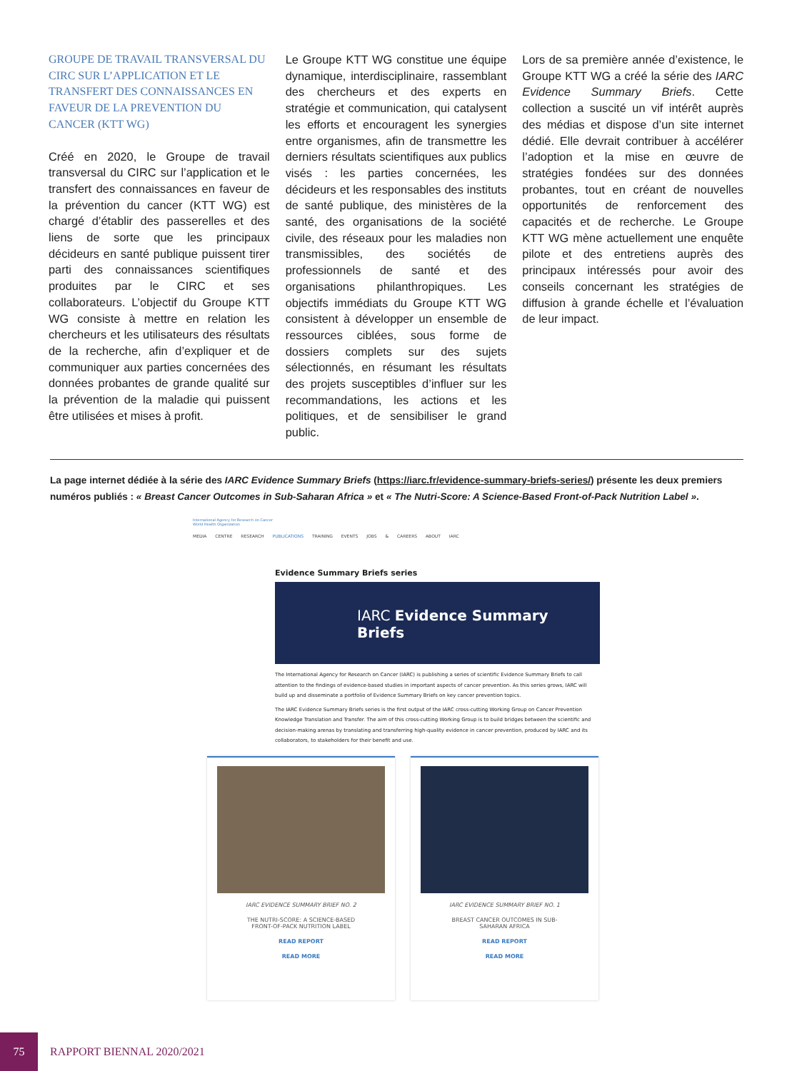GROUPE DE TRAVAIL TRANSVERSAL DU CIRC SUR L’APPLICATION ET LE TRANSFERT DES CONNAISSANCES EN FAVEUR DE LA PREVENTION DU CANCER (KTT WG)
Créé en 2020, le Groupe de travail transversal du CIRC sur l’application et le transfert des connaissances en faveur de la prévention du cancer (KTT WG) est chargé d’établir des passerelles et des liens de sorte que les principaux décideurs en santé publique puissent tirer parti des connaissances scientifiques produites par le CIRC et ses collaborateurs. L’objectif du Groupe KTT WG consiste à mettre en relation les chercheurs et les utilisateurs des résultats de la recherche, afin d’expliquer et de communiquer aux parties concernées des données probantes de grande qualité sur la prévention de la maladie qui puissent être utilisées et mises à profit.
Le Groupe KTT WG constitue une équipe dynamique, interdisciplinaire, rassemblant des chercheurs et des experts en stratégie et communication, qui catalysent les efforts et encouragent les synergies entre organismes, afin de transmettre les derniers résultats scientifiques aux publics visés : les parties concernées, les décideurs et les responsables des instituts de santé publique, des ministères de la santé, des organisations de la société civile, des réseaux pour les maladies non transmissibles, des sociétés de professionnels de santé et des organisations philanthropiques. Les objectifs immédiats du Groupe KTT WG consistent à développer un ensemble de ressources ciblées, sous forme de dossiers complets sur des sujets sélectionnés, en résumant les résultats des projets susceptibles d’influer sur les recommandations, les actions et les politiques, et de sensibiliser le grand public.
Lors de sa première année d’existence, le Groupe KTT WG a créé la série des IARC Evidence Summary Briefs. Cette collection a suscité un vif intérêt auprès des médias et dispose d’un site internet dédié. Elle devrait contribuer à accélérer l’adoption et la mise en œuvre de stratégies fondées sur des données probantes, tout en créant de nouvelles opportunités de renforcement des capacités et de recherche. Le Groupe KTT WG mène actuellement une enquête pilote et des entretiens auprès des principaux intéressés pour avoir des conseils concernant les stratégies de diffusion à grande échelle et l’évaluation de leur impact.
La page internet dédiée à la série des IARC Evidence Summary Briefs (https://iarc.fr/evidence-summary-briefs-series/) présente les deux premiers numéros publiés : « Breast Cancer Outcomes in Sub-Saharan Africa » et « The Nutri-Score: A Science-Based Front-of-Pack Nutrition Label ».
International Agency for Research on Cancer
World Health Organization
MEDIA CENTRE RESEARCH PUBLICATIONS TRAINING EVENTS JOBS & CAREERS ABOUT IARC
Evidence Summary Briefs series
IARC Evidence Summary Briefs
The International Agency for Research on Cancer (IARC) is publishing a series of scientific Evidence Summary Briefs to call attention to the findings of evidence-based studies in important aspects of cancer prevention. As this series grows, IARC will build up and disseminate a portfolio of Evidence Summary Briefs on key cancer prevention topics.
The IARC Evidence Summary Briefs series is the first output of the IARC cross-cutting Working Group on Cancer Prevention Knowledge Translation and Transfer. The aim of this cross-cutting Working Group is to build bridges between the scientific and decision-making arenas by translating and transferring high-quality evidence in cancer prevention, produced by IARC and its collaborators, to stakeholders for their benefit and use.
IARC EVIDENCE SUMMARY BRIEF NO. 2
THE NUTRI-SCORE: A SCIENCE-BASED
FRONT-OF-PACK NUTRITION LABEL
READ REPORT
READ MORE
IARC EVIDENCE SUMMARY BRIEF NO. 1
BREAST CANCER OUTCOMES IN SUB-
SAHARAN AFRICA
READ REPORT
READ MORE
75
RAPPORT BIENNAL 2020/2021